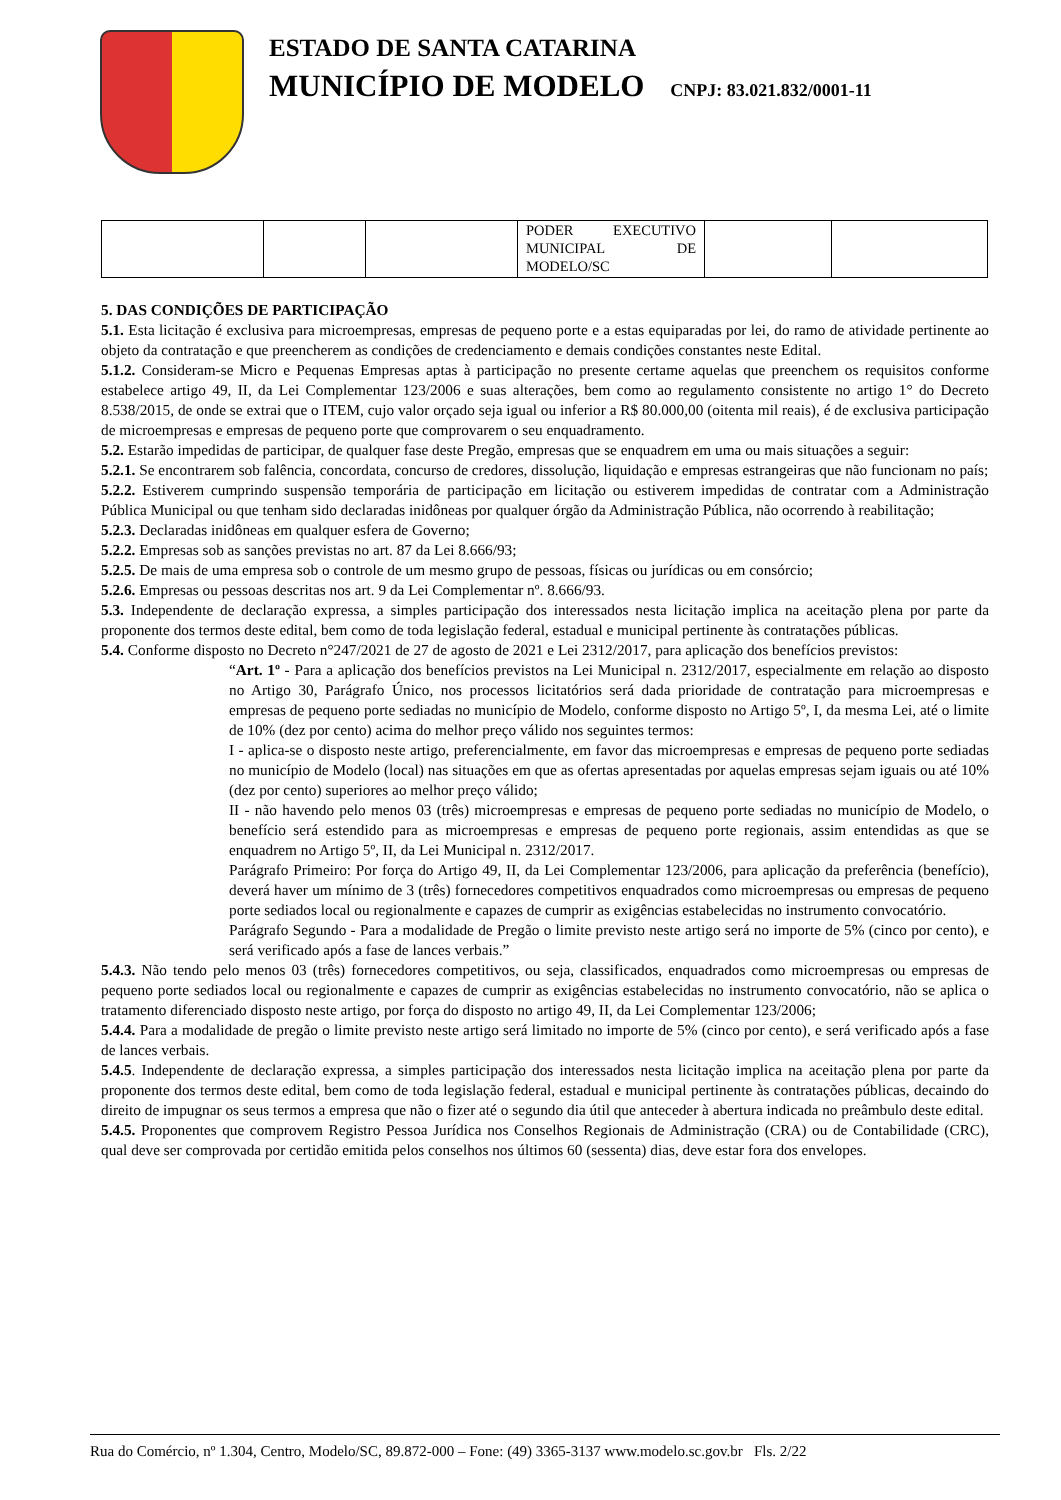ESTADO DE SANTA CATARINA
MUNICÍPIO DE MODELO CNPJ: 83.021.832/0001-11
| | | | PODER EXECUTIVO MUNICIPAL DE MODELO/SC | | |
5. DAS CONDIÇÕES DE PARTICIPAÇÃO
5.1. Esta licitação é exclusiva para microempresas, empresas de pequeno porte e a estas equiparadas por lei, do ramo de atividade pertinente ao objeto da contratação e que preencherem as condições de credenciamento e demais condições constantes neste Edital.
5.1.2. Consideram-se Micro e Pequenas Empresas aptas à participação no presente certame aquelas que preenchem os requisitos conforme estabelece artigo 49, II, da Lei Complementar 123/2006 e suas alterações, bem como ao regulamento consistente no artigo 1° do Decreto 8.538/2015, de onde se extrai que o ITEM, cujo valor orçado seja igual ou inferior a R$ 80.000,00 (oitenta mil reais), é de exclusiva participação de microempresas e empresas de pequeno porte que comprovarem o seu enquadramento.
5.2. Estarão impedidas de participar, de qualquer fase deste Pregão, empresas que se enquadrem em uma ou mais situações a seguir:
5.2.1. Se encontrarem sob falência, concordata, concurso de credores, dissolução, liquidação e empresas estrangeiras que não funcionam no país;
5.2.2. Estiverem cumprindo suspensão temporária de participação em licitação ou estiverem impedidas de contratar com a Administração Pública Municipal ou que tenham sido declaradas inidôneas por qualquer órgão da Administração Pública, não ocorrendo à reabilitação;
5.2.3. Declaradas inidôneas em qualquer esfera de Governo;
5.2.2. Empresas sob as sanções previstas no art. 87 da Lei 8.666/93;
5.2.5. De mais de uma empresa sob o controle de um mesmo grupo de pessoas, físicas ou jurídicas ou em consórcio;
5.2.6. Empresas ou pessoas descritas nos art. 9 da Lei Complementar nº. 8.666/93.
5.3. Independente de declaração expressa, a simples participação dos interessados nesta licitação implica na aceitação plena por parte da proponente dos termos deste edital, bem como de toda legislação federal, estadual e municipal pertinente às contratações públicas.
5.4. Conforme disposto no Decreto n°247/2021 de 27 de agosto de 2021 e Lei 2312/2017, para aplicação dos benefícios previstos:
“Art. 1º - Para a aplicação dos benefícios previstos na Lei Municipal n. 2312/2017, especialmente em relação ao disposto no Artigo 30, Parágrafo Único, nos processos licitatórios será dada prioridade de contratação para microempresas e empresas de pequeno porte sediadas no município de Modelo, conforme disposto no Artigo 5º, I, da mesma Lei, até o limite de 10% (dez por cento) acima do melhor preço válido nos seguintes termos:
I - aplica-se o disposto neste artigo, preferencialmente, em favor das microempresas e empresas de pequeno porte sediadas no município de Modelo (local) nas situações em que as ofertas apresentadas por aquelas empresas sejam iguais ou até 10% (dez por cento) superiores ao melhor preço válido;
II - não havendo pelo menos 03 (três) microempresas e empresas de pequeno porte sediadas no município de Modelo, o benefício será estendido para as microempresas e empresas de pequeno porte regionais, assim entendidas as que se enquadrem no Artigo 5º, II, da Lei Municipal n. 2312/2017.
Parágrafo Primeiro: Por força do Artigo 49, II, da Lei Complementar 123/2006, para aplicação da preferência (benefício), deverá haver um mínimo de 3 (três) fornecedores competitivos enquadrados como microempresas ou empresas de pequeno porte sediados local ou regionalmente e capazes de cumprir as exigências estabelecidas no instrumento convocatório.
Parágrafo Segundo - Para a modalidade de Pregão o limite previsto neste artigo será no importe de 5% (cinco por cento), e será verificado após a fase de lances verbais.”
5.4.3. Não tendo pelo menos 03 (três) fornecedores competitivos, ou seja, classificados, enquadrados como microempresas ou empresas de pequeno porte sediados local ou regionalmente e capazes de cumprir as exigências estabelecidas no instrumento convocatório, não se aplica o tratamento diferenciado disposto neste artigo, por força do disposto no artigo 49, II, da Lei Complementar 123/2006;
5.4.4. Para a modalidade de pregão o limite previsto neste artigo será limitado no importe de 5% (cinco por cento), e será verificado após a fase de lances verbais.
5.4.5. Independente de declaração expressa, a simples participação dos interessados nesta licitação implica na aceitação plena por parte da proponente dos termos deste edital, bem como de toda legislação federal, estadual e municipal pertinente às contratações públicas, decaindo do direito de impugnar os seus termos a empresa que não o fizer até o segundo dia útil que anteceder à abertura indicada no preâmbulo deste edital.
5.4.5. Proponentes que comprovem Registro Pessoa Jurídica nos Conselhos Regionais de Administração (CRA) ou de Contabilidade (CRC), qual deve ser comprovada por certidão emitida pelos conselhos nos últimos 60 (sessenta) dias, deve estar fora dos envelopes.
Rua do Comércio, nº 1.304, Centro, Modelo/SC, 89.872-000 – Fone: (49) 3365-3137 www.modelo.sc.gov.br Fls. 2/22